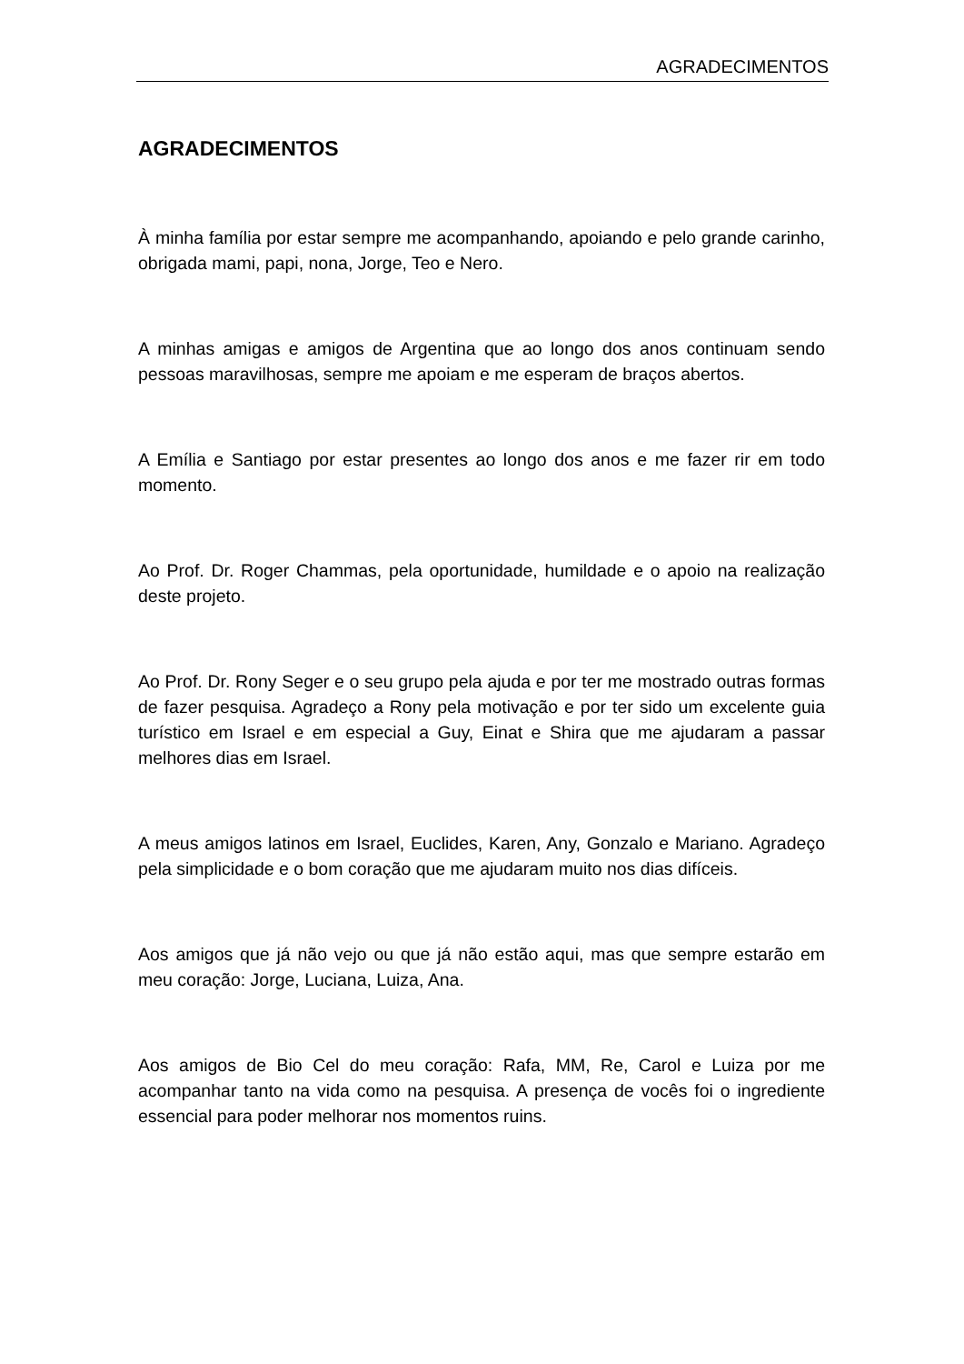AGRADECIMENTOS
AGRADECIMENTOS
À minha família por estar sempre me acompanhando, apoiando e pelo grande carinho, obrigada mami, papi, nona, Jorge, Teo e Nero.
A minhas amigas e amigos de Argentina que ao longo dos anos continuam sendo pessoas maravilhosas, sempre me apoiam e me esperam de braços abertos.
A Emília e Santiago por estar presentes ao longo dos anos e me fazer rir em todo momento.
Ao Prof. Dr. Roger Chammas, pela oportunidade, humildade e o apoio na realização deste projeto.
Ao Prof. Dr. Rony Seger e o seu grupo pela ajuda e por ter me mostrado outras formas de fazer pesquisa. Agradeço a Rony pela motivação e por ter sido um excelente guia turístico em Israel e em especial a Guy, Einat e Shira que me ajudaram a passar melhores dias em Israel.
A meus amigos latinos em Israel, Euclides, Karen, Any, Gonzalo e Mariano. Agradeço pela simplicidade e o bom coração que me ajudaram muito nos dias difíceis.
Aos amigos que já não vejo ou que já não estão aqui, mas que sempre estarão em meu coração: Jorge, Luciana, Luiza, Ana.
Aos amigos de Bio Cel do meu coração: Rafa, MM, Re, Carol e Luiza por me acompanhar tanto na vida como na pesquisa. A presença de vocês foi o ingrediente essencial para poder melhorar nos momentos ruins.